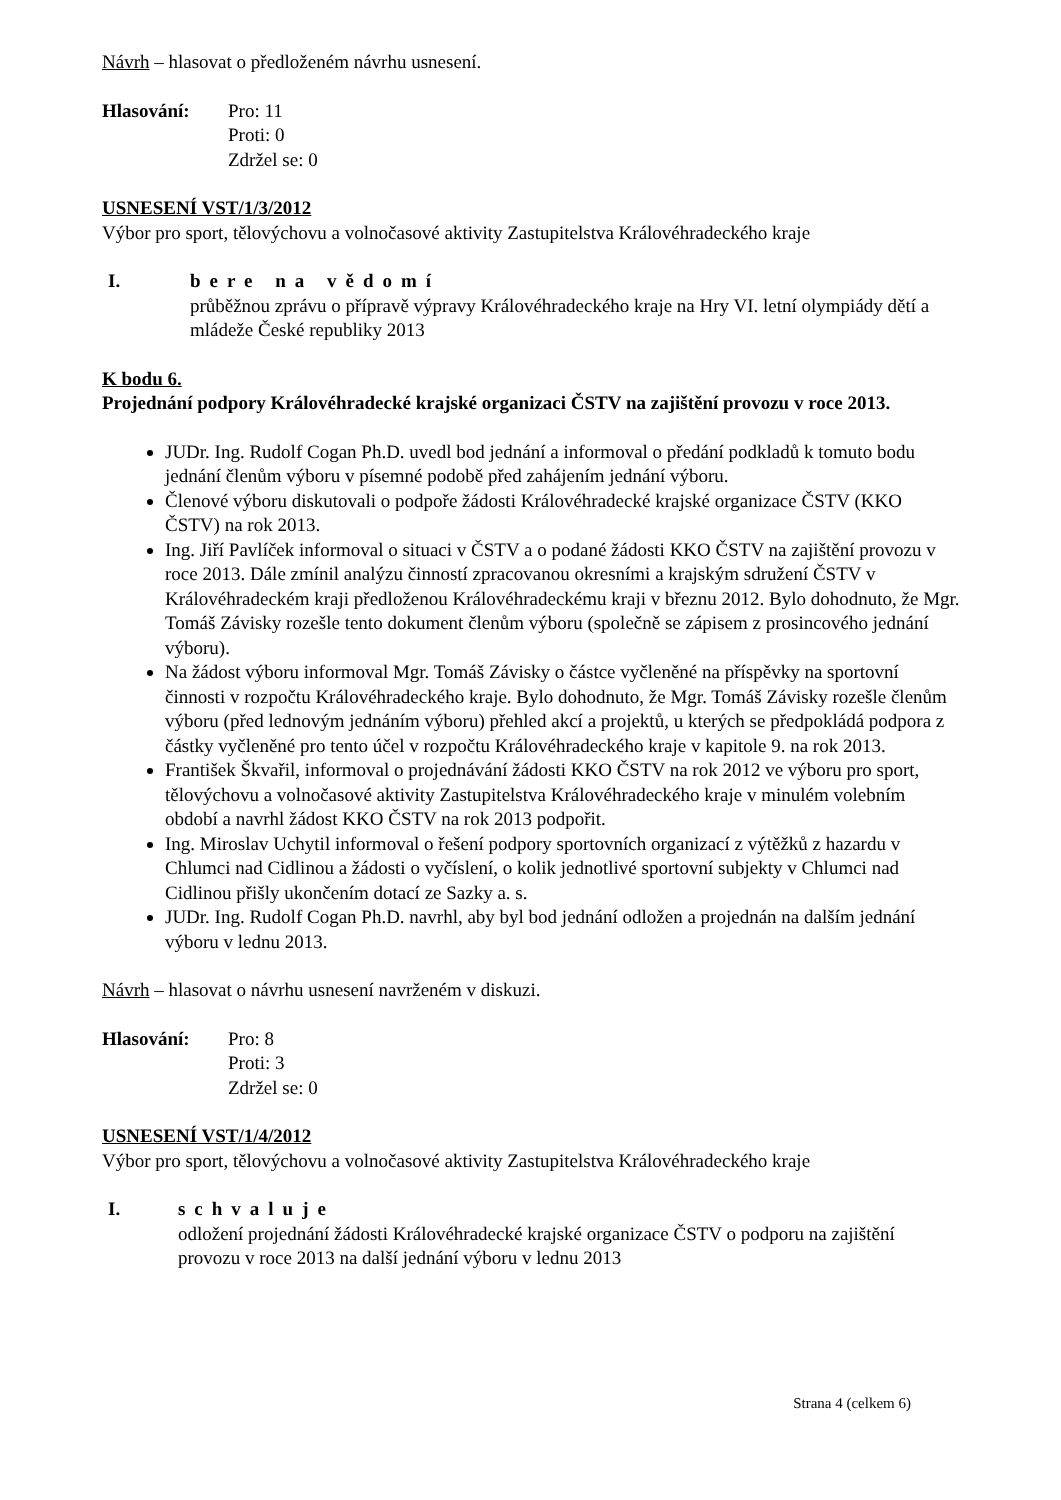Návrh – hlasovat o předloženém návrhu usnesení.
Hlasování: Pro: 11
Proti: 0
Zdržel se: 0
USNESENÍ VST/1/3/2012
Výbor pro sport, tělovýchovu a volnočasové aktivity Zastupitelstva Královéhradeckého kraje
I. bere na vědomí
průběžnou zprávu o přípravě výpravy Královéhradeckého kraje na Hry VI. letní olympiády dětí a mládeže České republiky 2013
K bodu 6.
Projednání podpory Královéhradecké krajské organizaci ČSTV na zajištění provozu v roce 2013.
JUDr. Ing. Rudolf Cogan Ph.D. uvedl bod jednání a informoval o předání podkladů k tomuto bodu jednání členům výboru v písemné podobě před zahájením jednání výboru.
Členové výboru diskutovali o podpoře žádosti Královéhradecké krajské organizace ČSTV (KKO ČSTV) na rok 2013.
Ing. Jiří Pavlíček informoval o situaci v ČSTV a o podané žádosti KKO ČSTV na zajištění provozu v roce 2013. Dále zmínil analýzu činností zpracovanou okresními a krajským sdružení ČSTV v Královéhradeckém kraji předloženou Královéhradeckému kraji v březnu 2012. Bylo dohodnuto, že Mgr. Tomáš Závisky rozešle tento dokument členům výboru (společně se zápisem z prosincového jednání výboru).
Na žádost výboru informoval Mgr. Tomáš Závisky o částce vyčleněné na příspěvky na sportovní činnosti v rozpočtu Královéhradeckého kraje. Bylo dohodnuto, že Mgr. Tomáš Závisky rozešle členům výboru (před lednovým jednáním výboru) přehled akcí a projektů, u kterých se předpokládá podpora z částky vyčleněné pro tento účel v rozpočtu Královéhradeckého kraje v kapitole 9. na rok 2013.
František Škvařil, informoval o projednávání žádosti KKO ČSTV na rok 2012 ve výboru pro sport, tělovýchovu a volnočasové aktivity Zastupitelstva Královéhradeckého kraje v minulém volebním období a navrhl žádost KKO ČSTV na rok 2013 podpořit.
Ing. Miroslav Uchytil informoval o řešení podpory sportovních organizací z výtěžků z hazardu v Chlumci nad Cidlinou a žádosti o vyčíslení, o kolik jednotlivé sportovní subjekty v Chlumci nad Cidlinou přišly ukončením dotací ze Sazky a. s.
JUDr. Ing. Rudolf Cogan Ph.D. navrhl, aby byl bod jednání odložen a projednán na dalším jednání výboru v lednu 2013.
Návrh – hlasovat o návrhu usnesení navrženém v diskuzi.
Hlasování: Pro: 8
Proti: 3
Zdržel se: 0
USNESENÍ VST/1/4/2012
Výbor pro sport, tělovýchovu a volnočasové aktivity Zastupitelstva Královéhradeckého kraje
I. schvaluje
odložení projednání žádosti Královéhradecké krajské organizace ČSTV o podporu na zajištění provozu v roce 2013 na další jednání výboru v lednu 2013
Strana 4 (celkem 6)